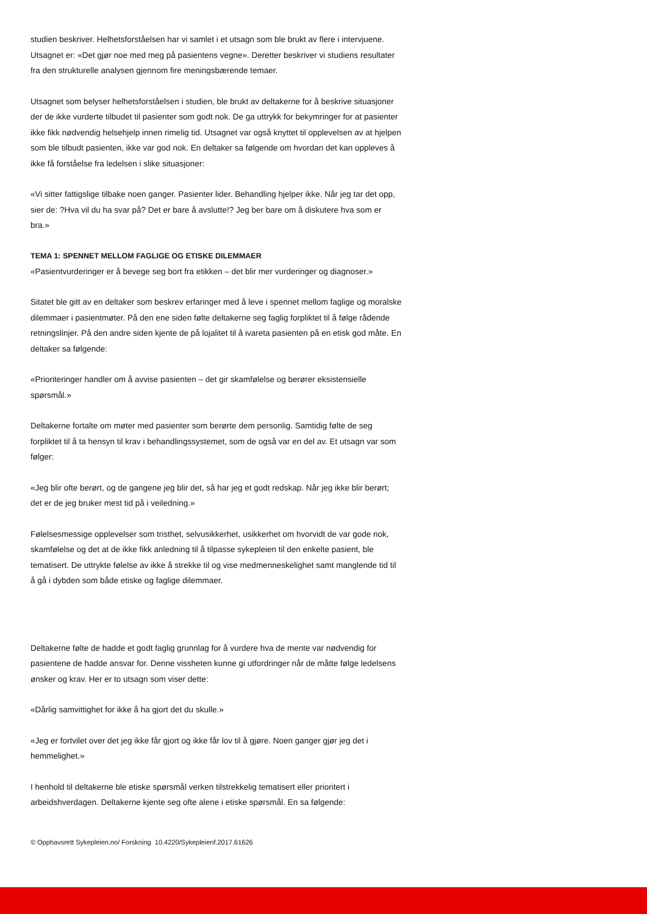studien beskriver. Helhetsforståelsen har vi samlet i et utsagn som ble brukt av flere i intervjuene. Utsagnet er: «Det gjør noe med meg på pasientens vegne». Deretter beskriver vi studiens resultater fra den strukturelle analysen gjennom fire meningsbærende temaer.
Utsagnet som belyser helhetsforståelsen i studien, ble brukt av deltakerne for å beskrive situasjoner der de ikke vurderte tilbudet til pasienter som godt nok. De ga uttrykk for bekymringer for at pasienter ikke fikk nødvendig helsehjelp innen rimelig tid. Utsagnet var også knyttet til opplevelsen av at hjelpen som ble tilbudt pasienten, ikke var god nok. En deltaker sa følgende om hvordan det kan oppleves å ikke få forståelse fra ledelsen i slike situasjoner:
«Vi sitter fattigslige tilbake noen ganger. Pasienter lider. Behandling hjelper ikke. Når jeg tar det opp, sier de: ?Hva vil du ha svar på? Det er bare å avslutte!? Jeg ber bare om å diskutere hva som er bra.»
TEMA 1: SPENNET MELLOM FAGLIGE OG ETISKE DILEMMAER
«Pasientvurderinger er å bevege seg bort fra etikken – det blir mer vurderinger og diagnoser.»
Sitatet ble gitt av en deltaker som beskrev erfaringer med å leve i spennet mellom faglige og moralske dilemmaer i pasientmøter. På den ene siden følte deltakerne seg faglig forpliktet til å følge rådende retningslinjer. På den andre siden kjente de på lojalitet til å ivareta pasienten på en etisk god måte. En deltaker sa følgende:
«Prioriteringer handler om å avvise pasienten – det gir skamfølelse og berører eksistensielle spørsmål.»
Deltakerne fortalte om møter med pasienter som berørte dem personlig. Samtidig følte de seg forpliktet til å ta hensyn til krav i behandlingssystemet, som de også var en del av. Et utsagn var som følger:
«Jeg blir ofte berørt, og de gangene jeg blir det, så har jeg et godt redskap. Når jeg ikke blir berørt; det er de jeg bruker mest tid på i veiledning.»
Følelsesmessige opplevelser som tristhet, selvusikkerhet, usikkerhet om hvorvidt de var gode nok, skamfølelse og det at de ikke fikk anledning til å tilpasse sykepleien til den enkelte pasient, ble tematisert. De uttrykte følelse av ikke å strekke til og vise medmenneskelighet samt manglende tid til å gå i dybden som både etiske og faglige dilemmaer.
Deltakerne følte de hadde et godt faglig grunnlag for å vurdere hva de mente var nødvendig for pasientene de hadde ansvar for. Denne vissheten kunne gi utfordringer når de måtte følge ledelsens ønsker og krav. Her er to utsagn som viser dette:
«Dårlig samvittighet for ikke å ha gjort det du skulle.»
«Jeg er fortvilet over det jeg ikke får gjort og ikke får lov til å gjøre. Noen ganger gjør jeg det i hemmelighet.»
I henhold til deltakerne ble etiske spørsmål verken tilstrekkelig tematisert eller prioritert i arbeidshverdagen. Deltakerne kjente seg ofte alene i etiske spørsmål. En sa følgende:
© Opphavsrett Sykepleien.no/ Forskning 10.4220/Sykepleienf.2017.61626